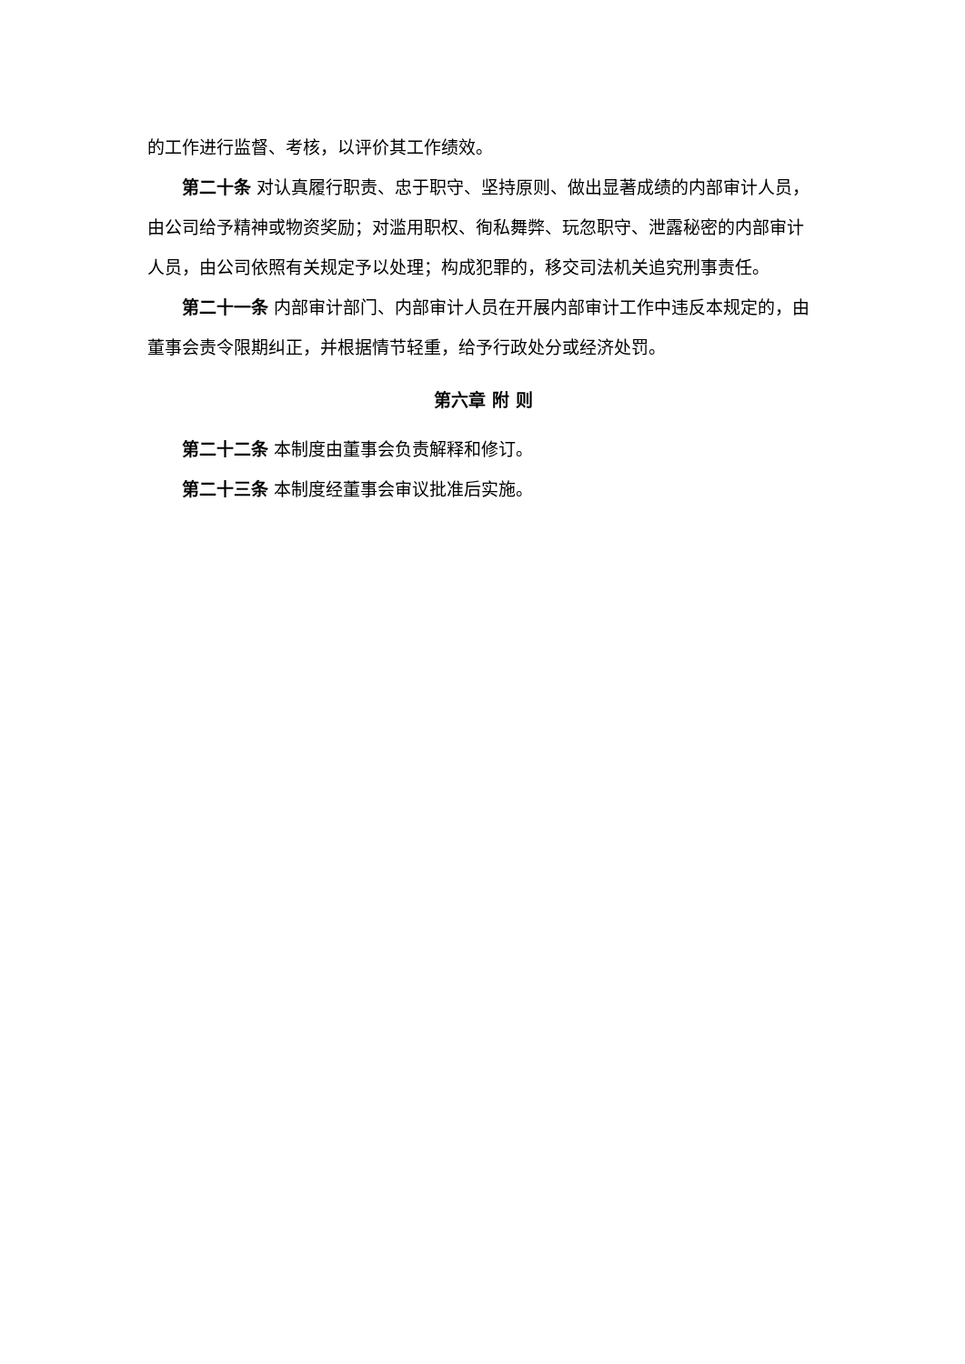的工作进行监督、考核，以评价其工作绩效。
第二十条 对认真履行职责、忠于职守、坚持原则、做出显著成绩的内部审计人员，由公司给予精神或物资奖励；对滥用职权、徇私舞弊、玩忽职守、泄露秘密的内部审计人员，由公司依照有关规定予以处理；构成犯罪的，移交司法机关追究刑事责任。
第二十一条 内部审计部门、内部审计人员在开展内部审计工作中违反本规定的，由董事会责令限期纠正，并根据情节轻重，给予行政处分或经济处罚。
第六章 附 则
第二十二条 本制度由董事会负责解释和修订。
第二十三条 本制度经董事会审议批准后实施。